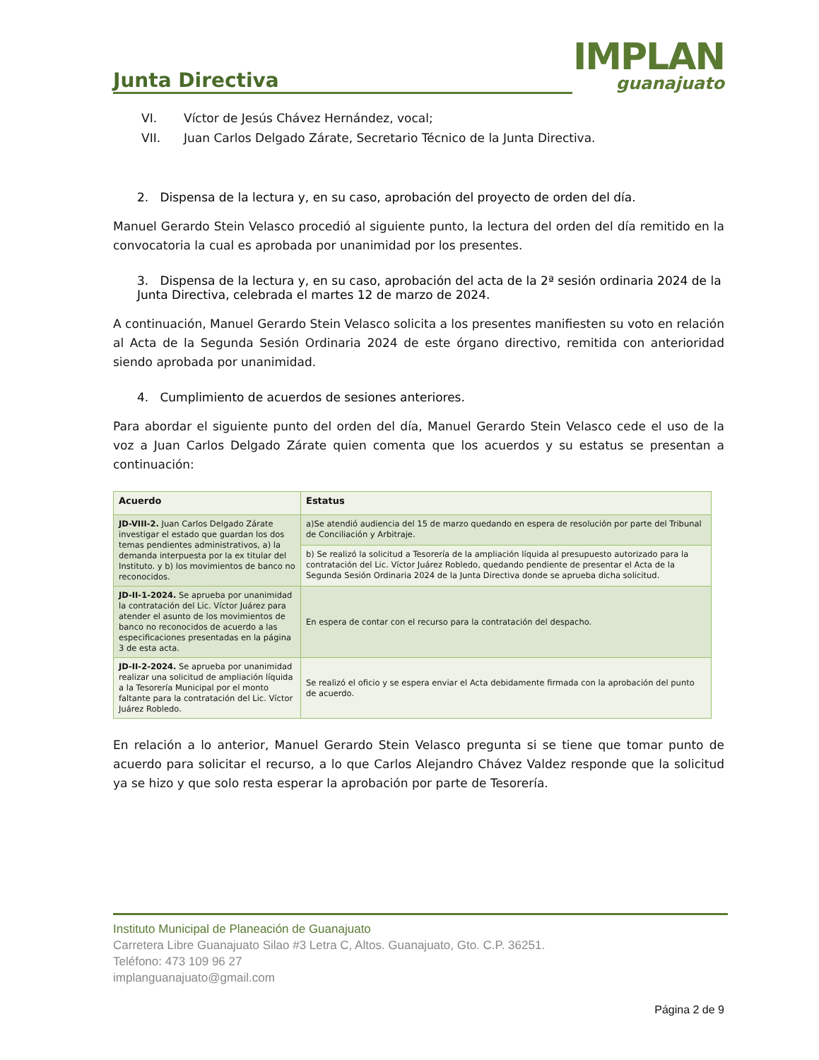Junta Directiva
IMPLAN
guanajuato
VI. Víctor de Jesús Chávez Hernández, vocal;
VII. Juan Carlos Delgado Zárate, Secretario Técnico de la Junta Directiva.
2. Dispensa de la lectura y, en su caso, aprobación del proyecto de orden del día.
Manuel Gerardo Stein Velasco procedió al siguiente punto, la lectura del orden del día remitido en la convocatoria la cual es aprobada por unanimidad por los presentes.
3. Dispensa de la lectura y, en su caso, aprobación del acta de la 2ª sesión ordinaria 2024 de la Junta Directiva, celebrada el martes 12 de marzo de 2024.
A continuación, Manuel Gerardo Stein Velasco solicita a los presentes manifiesten su voto en relación al Acta de la Segunda Sesión Ordinaria 2024 de este órgano directivo, remitida con anterioridad siendo aprobada por unanimidad.
4. Cumplimiento de acuerdos de sesiones anteriores.
Para abordar el siguiente punto del orden del día, Manuel Gerardo Stein Velasco cede el uso de la voz a Juan Carlos Delgado Zárate quien comenta que los acuerdos y su estatus se presentan a continuación:
| Acuerdo | Estatus |
| --- | --- |
| JD-VIII-2. Juan Carlos Delgado Zárate investigar el estado que guardan los dos temas pendientes administrativos, a) la demanda interpuesta por la ex titular del Instituto. y b) los movimientos de banco no reconocidos. | a)Se atendió audiencia del 15 de marzo quedando en espera de resolución por parte del Tribunal de Conciliación y Arbitraje. |
| | b) Se realizó la solicitud a Tesorería de la ampliación líquida al presupuesto autorizado para la contratación del Lic. Víctor Juárez Robledo, quedando pendiente de presentar el Acta de la Segunda Sesión Ordinaria 2024 de la Junta Directiva donde se aprueba dicha solicitud. |
| JD-II-1-2024. Se aprueba por unanimidad la contratación del Lic. Víctor Juárez para atender el asunto de los movimientos de banco no reconocidos de acuerdo a las especificaciones presentadas en la página 3 de esta acta. | En espera de contar con el recurso para la contratación del despacho. |
| JD-II-2-2024. Se aprueba por unanimidad realizar una solicitud de ampliación líquida a la Tesorería Municipal por el monto faltante para la contratación del Lic. Víctor Juárez Robledo. | Se realizó el oficio y se espera enviar el Acta debidamente firmada con la aprobación del punto de acuerdo. |
En relación a lo anterior, Manuel Gerardo Stein Velasco pregunta si se tiene que tomar punto de acuerdo para solicitar el recurso, a lo que Carlos Alejandro Chávez Valdez responde que la solicitud ya se hizo y que solo resta esperar la aprobación por parte de Tesorería.
Instituto Municipal de Planeación de Guanajuato
Carretera Libre Guanajuato Silao #3 Letra C, Altos. Guanajuato, Gto. C.P. 36251.
Teléfono: 473 109 96 27
implanguanajuato@gmail.com
Página 2 de 9